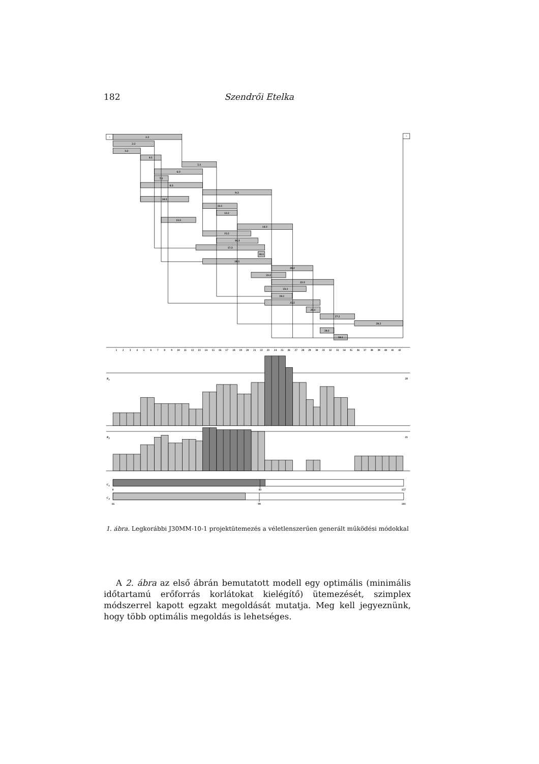182 Szendrői Etelka
>
<
1:3
2:2
3:2
4:1
5:1
6:3
7:1
8:3
9:3
10:3
11:1
12:2
13:3
14:3
15:2
16:3
17:3
18:1
19:3
20:2
21:2
22:3
23:1
24:2
25:2
26:1
27:2
28:2
29:1
30:1
1
2
3
4
5
6
7
8
9
10
11
12
13
14
15
16
17
18
19
20
21
22
23
24
25
26
27
28
29
30
31
32
33
34
35
36
37
38
39
40
41
42
R1
28
R2
21
C1
8
83
157
C2
16
99
181
1. ábra. Legkorábbi J30MM-10-1 projektütemezés a véletlenszerűen generált működési módokkal
A 2. ábra az első ábrán bemutatott modell egy optimális (minimális időtartamú erőforrás korlátokat kielégítő) ütemezését, szimplex módszerrel kapott egzakt megoldását mutatja. Meg kell jegyeznünk, hogy több optimális megoldás is lehetséges.